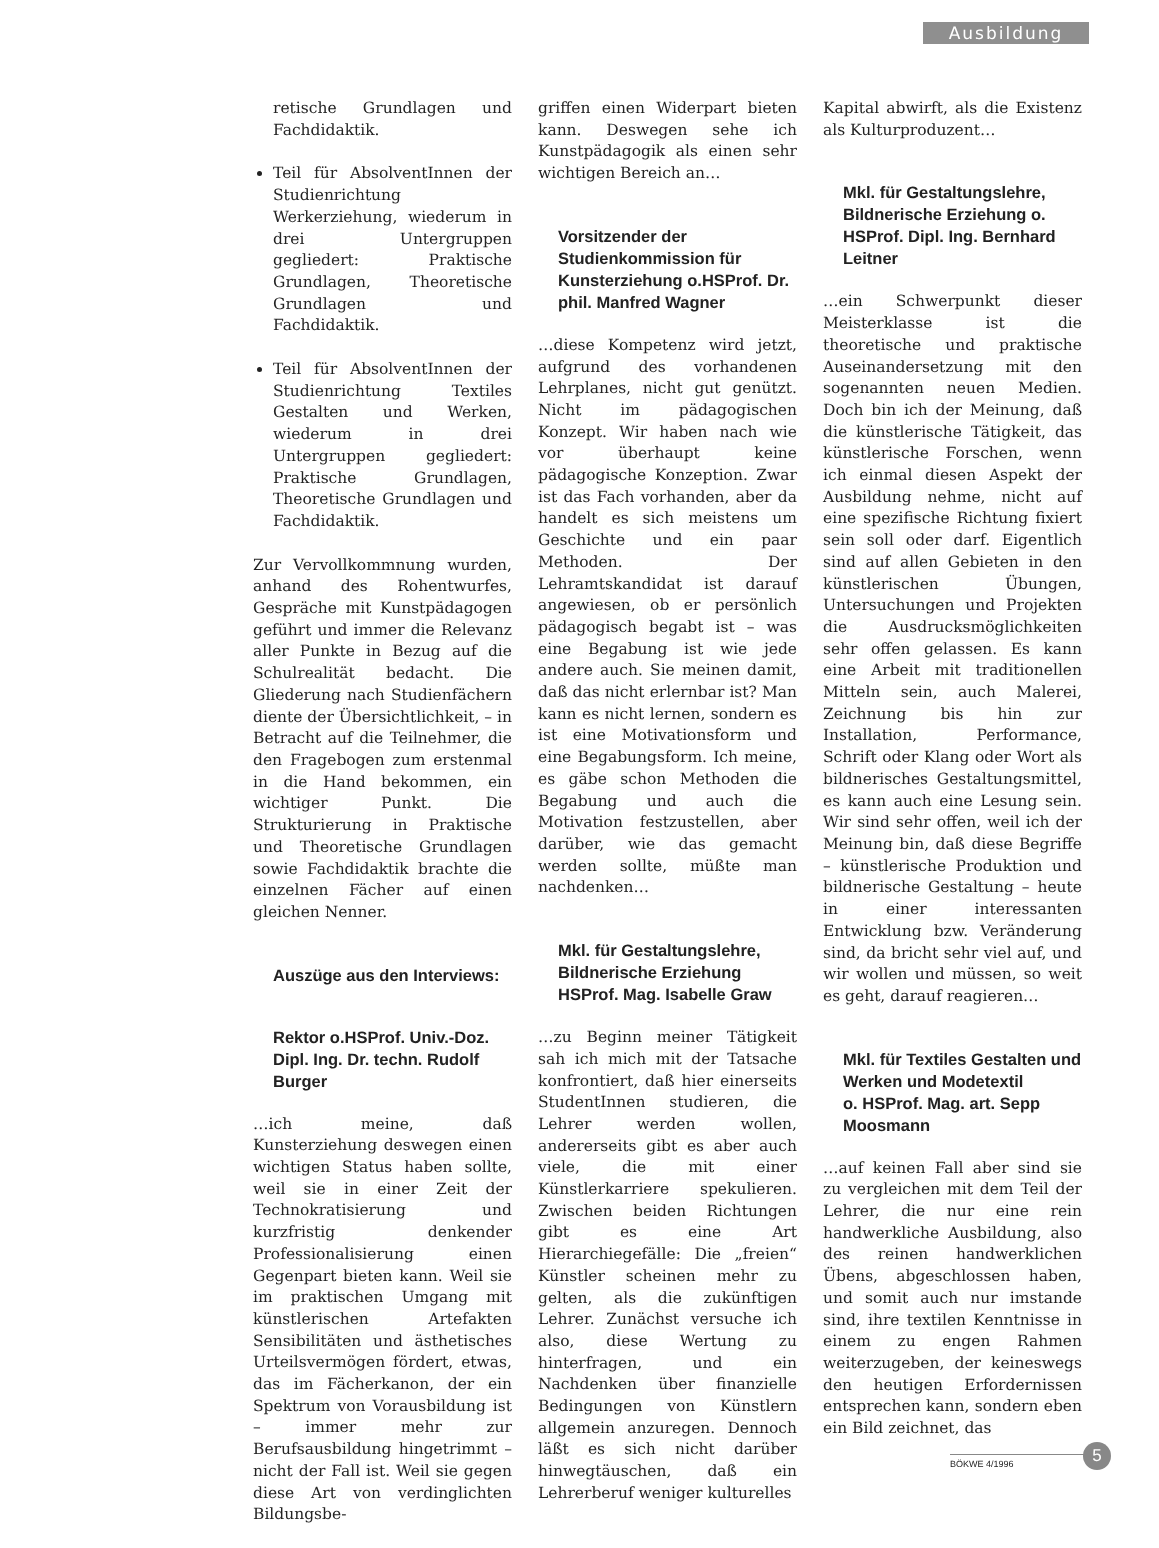Ausbildung
retische Grundlagen und Fachdidaktik.
Teil für AbsolventInnen der Studienrichtung Werkerziehung, wiederum in drei Untergruppen gegliedert: Praktische Grundlagen, Theoretische Grundlagen und Fachdidaktik.
Teil für AbsolventInnen der Studienrichtung Textiles Gestalten und Werken, wiederum in drei Untergruppen gegliedert: Praktische Grundlagen, Theoretische Grundlagen und Fachdidaktik.
Zur Vervollkommnung wurden, anhand des Rohentwurfes, Gespräche mit Kunstpädagogen geführt und immer die Relevanz aller Punkte in Bezug auf die Schulrealität bedacht. Die Gliederung nach Studienfächern diente der Übersichtlichkeit, – in Betracht auf die Teilnehmer, die den Fragebogen zum erstenmal in die Hand bekommen, ein wichtiger Punkt. Die Strukturierung in Praktische und Theoretische Grundlagen sowie Fachdidaktik brachte die einzelnen Fächer auf einen gleichen Nenner.
Auszüge aus den Interviews:
Rektor o.HSProf. Univ.-Doz. Dipl. Ing. Dr. techn. Rudolf Burger
…ich meine, daß Kunsterziehung deswegen einen wichtigen Status haben sollte, weil sie in einer Zeit der Technokratisierung und kurzfristig denkender Professionalisierung einen Gegenpart bieten kann. Weil sie im praktischen Umgang mit künstlerischen Artefakten Sensibilitäten und ästhetisches Urteilsvermögen fördert, etwas, das im Fächerkanon, der ein Spektrum von Vorausbildung ist – immer mehr zur Berufsausbildung hingetrimmt – nicht der Fall ist. Weil sie gegen diese Art von verdinglichten Bildungsbe-
griffen einen Widerpart bieten kann. Deswegen sehe ich Kunstpädagogik als einen sehr wichtigen Bereich an…
Vorsitzender der Studienkommission für Kunsterziehung o.HSProf. Dr. phil. Manfred Wagner
…diese Kompetenz wird jetzt, aufgrund des vorhandenen Lehrplanes, nicht gut genützt. Nicht im pädagogischen Konzept. Wir haben nach wie vor überhaupt keine pädagogische Konzeption. Zwar ist das Fach vorhanden, aber da handelt es sich meistens um Geschichte und ein paar Methoden. Der Lehramtskandidat ist darauf angewiesen, ob er persönlich pädagogisch begabt ist – was eine Begabung ist wie jede andere auch. Sie meinen damit, daß das nicht erlernbar ist? Man kann es nicht lernen, sondern es ist eine Motivationsform und eine Begabungsform. Ich meine, es gäbe schon Methoden die Begabung und auch die Motivation festzustellen, aber darüber, wie das gemacht werden sollte, müßte man nachdenken…
Mkl. für Gestaltungslehre, Bildnerische Erziehung HSProf. Mag. Isabelle Graw
…zu Beginn meiner Tätigkeit sah ich mich mit der Tatsache konfrontiert, daß hier einerseits StudentInnen studieren, die Lehrer werden wollen, andererseits gibt es aber auch viele, die mit einer Künstlerkarriere spekulieren. Zwischen beiden Richtungen gibt es eine Art Hierarchiegefälle: Die „freien“ Künstler scheinen mehr zu gelten, als die zukünftigen Lehrer. Zunächst versuche ich also, diese Wertung zu hinterfragen, und ein Nachdenken über finanzielle Bedingungen von Künstlern allgemein anzuregen. Dennoch läßt es sich nicht darüber hinwegtäuschen, daß ein Lehrerberuf weniger kulturelles
Kapital abwirft, als die Existenz als Kulturproduzent…
Mkl. für Gestaltungslehre, Bildnerische Erziehung o. HSProf. Dipl. Ing. Bernhard Leitner
…ein Schwerpunkt dieser Meisterklasse ist die theoretische und praktische Auseinandersetzung mit den sogenannten neuen Medien. Doch bin ich der Meinung, daß die künstlerische Tätigkeit, das künstlerische Forschen, wenn ich einmal diesen Aspekt der Ausbildung nehme, nicht auf eine spezifische Richtung fixiert sein soll oder darf. Eigentlich sind auf allen Gebieten in den künstlerischen Übungen, Untersuchungen und Projekten die Ausdrucksmöglichkeiten sehr offen gelassen. Es kann eine Arbeit mit traditionellen Mitteln sein, auch Malerei, Zeichnung bis hin zur Installation, Performance, Schrift oder Klang oder Wort als bildnerisches Gestaltungsmittel, es kann auch eine Lesung sein. Wir sind sehr offen, weil ich der Meinung bin, daß diese Begriffe – künstlerische Produktion und bildnerische Gestaltung – heute in einer interessanten Entwicklung bzw. Veränderung sind, da bricht sehr viel auf, und wir wollen und müssen, so weit es geht, darauf reagieren…
Mkl. für Textiles Gestalten und Werken und Modetextil
o. HSProf. Mag. art. Sepp Moosmann
…auf keinen Fall aber sind sie zu vergleichen mit dem Teil der Lehrer, die nur eine rein handwerkliche Ausbildung, also des reinen handwerklichen Übens, abgeschlossen haben, und somit auch nur imstande sind, ihre textilen Kenntnisse in einem zu engen Rahmen weiterzugeben, der keineswegs den heutigen Erfordernissen entsprechen kann, sondern eben ein Bild zeichnet, das
BÖKWE 4/1996 5